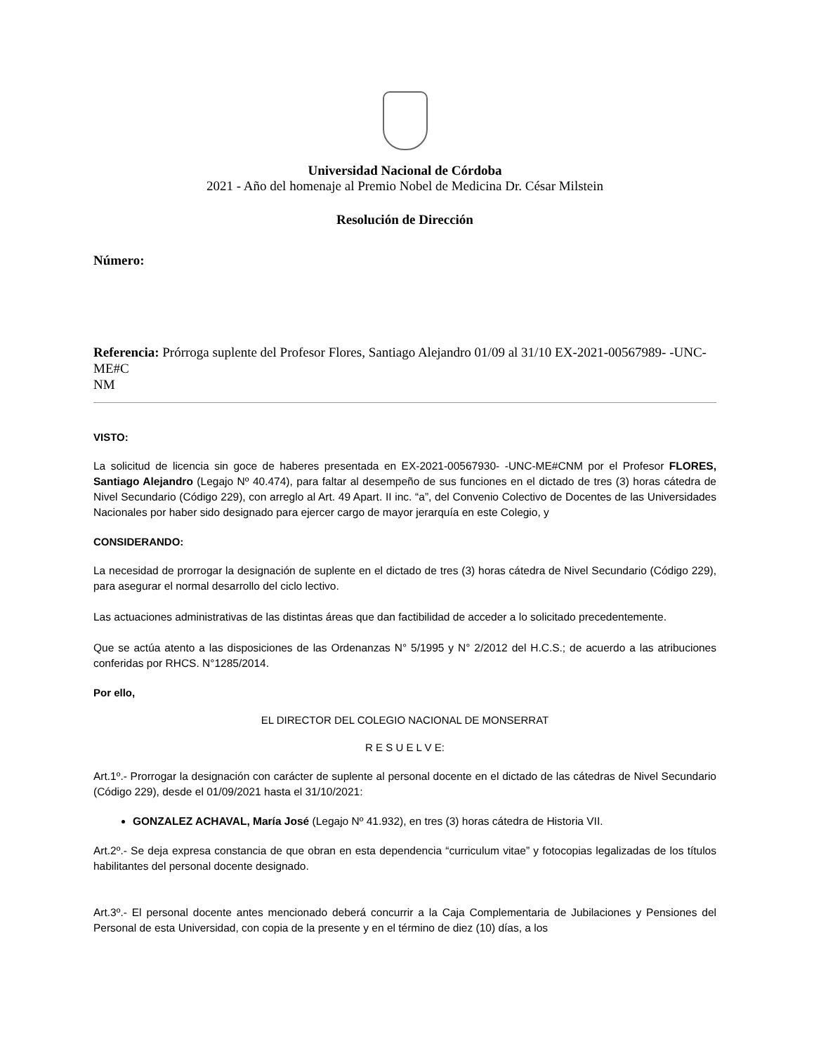Universidad Nacional de Córdoba
2021 - Año del homenaje al Premio Nobel de Medicina Dr. César Milstein
Resolución de Dirección
Número:
Referencia: Prórroga suplente del Profesor Flores, Santiago Alejandro 01/09 al 31/10 EX-2021-00567989- -UNC-ME#C
NM
VISTO:
La solicitud de licencia sin goce de haberes presentada en EX-2021-00567930- -UNC-ME#CNM por el Profesor FLORES, Santiago Alejandro (Legajo Nº 40.474), para faltar al desempeño de sus funciones en el dictado de tres (3) horas cátedra de Nivel Secundario (Código 229), con arreglo al Art. 49 Apart. II inc. “a”, del Convenio Colectivo de Docentes de las Universidades Nacionales por haber sido designado para ejercer cargo de mayor jerarquía en este Colegio, y
CONSIDERANDO:
La necesidad de prorrogar la designación de suplente en el dictado de tres (3) horas cátedra de Nivel Secundario (Código 229), para asegurar el normal desarrollo del ciclo lectivo.
Las actuaciones administrativas de las distintas áreas que dan factibilidad de acceder a lo solicitado precedentemente.
Que se actúa atento a las disposiciones de las Ordenanzas N° 5/1995 y N° 2/2012 del H.C.S.; de acuerdo a las atribuciones conferidas por RHCS. N°1285/2014.
Por ello,
EL DIRECTOR DEL COLEGIO NACIONAL DE MONSERRAT
R E S U E L V E:
Art.1º.- Prorrogar la designación con carácter de suplente al personal docente en el dictado de las cátedras de Nivel Secundario (Código 229), desde el 01/09/2021 hasta el 31/10/2021:
GONZALEZ ACHAVAL, María José (Legajo Nº 41.932), en tres (3) horas cátedra de Historia VII.
Art.2º.- Se deja expresa constancia de que obran en esta dependencia “curriculum vitae” y fotocopias legalizadas de los títulos habilitantes del personal docente designado.
Art.3º.- El personal docente antes mencionado deberá concurrir a la Caja Complementaria de Jubilaciones y Pensiones del Personal de esta Universidad, con copia de la presente y en el término de diez (10) días, a los